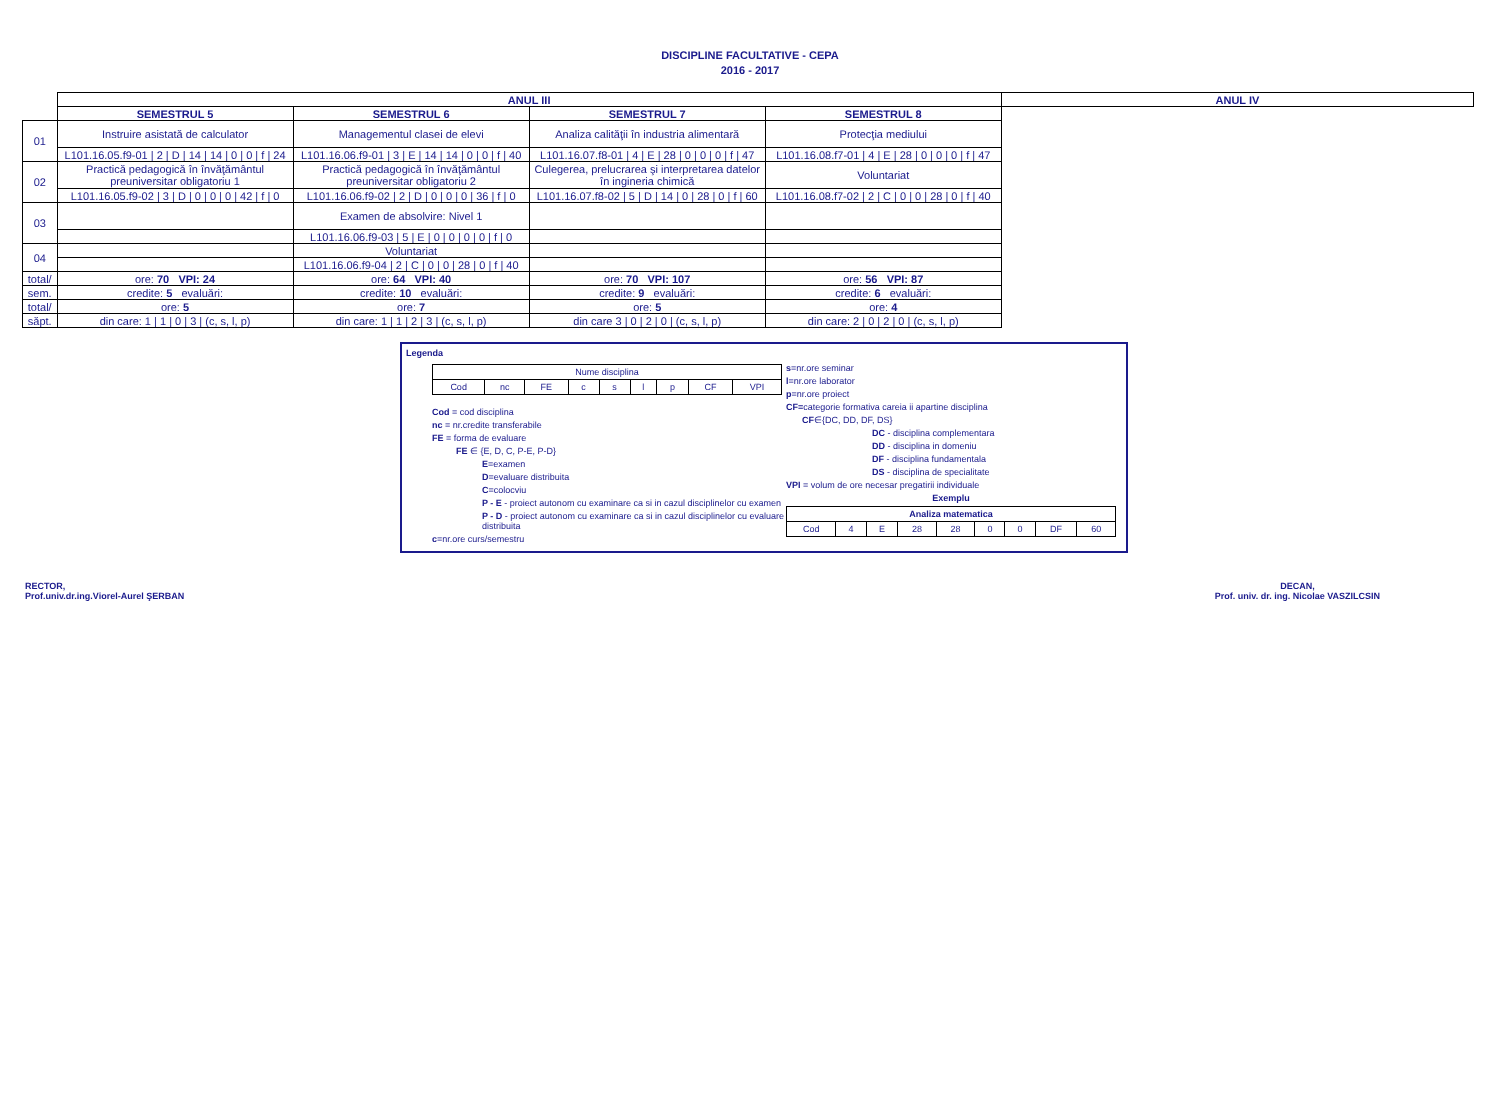DISCIPLINE FACULTATIVE - CEPA
2016 - 2017
| | ANUL III | | | | ANUL IV |
| | SEMESTRUL 5 | SEMESTRUL 6 | SEMESTRUL 7 | SEMESTRUL 8 | |
| 01 | Instruire asistată de calculator | Managementul clasei de elevi | Analiza calităţii în industria alimentară | Protecţia mediului | |
| | L101.16.05.f9-01 / 2 / D / 14 / 14 / 0 / 0 / f / 24 | L101.16.06.f9-01 / 3 / E / 14 / 14 / 0 / 0 / f / 40 | L101.16.07.f8-01 / 4 / E / 28 / 0 / 0 / 0 / f / 47 | L101.16.08.f7-01 / 4 / E / 28 / 0 / 0 / 0 / f / 47 | |
| 02 | Practică pedagogică în învăţământul preuniversitar obligatoriu 1 | Practică pedagogică în învăţământul preuniversitar obligatoriu 2 | Culegerea, prelucrarea şi interpretarea datelor în ingineria chimică | Voluntariat | |
| | L101.16.05.f9-02 / 3 / D / 0 / 0 / 0 / 42 / f / 0 | L101.16.06.f9-02 / 2 / D / 0 / 0 / 0 / 36 / f / 0 | L101.16.07.f8-02 / 5 / D / 14 / 0 / 28 / 0 / f / 60 | L101.16.08.f7-02 / 2 / C / 0 / 0 / 28 / 0 / f / 40 | |
| 03 | | Examen de absolvire: Nivel 1 | | | |
| | | L101.16.06.f9-03 / 5 / E / 0 / 0 / 0 / 0 / f / 0 | | | |
| 04 | | Voluntariat | | | |
| | | L101.16.06.f9-04 / 2 / C / 0 / 0 / 28 / 0 / f / 40 | | | |
| total/ | ore: 70 VPI: 24 | ore: 64 VPI: 40 | ore: 70 VPI: 107 | ore: 56 VPI: 87 | |
| sem. | credite: 5 evaluări: | credite: 10 evaluări: | credite: 9 evaluări: | credite: 6 evaluări: | |
| total/ | ore: 5 | ore: 7 | ore: 5 | ore: 4 | |
| săpt. | din care: 1 / 1 / 0 / 3 / (c, s, l, p) | din care: 1 / 1 / 2 / 3 / (c, s, l, p) | din care 3 / 0 / 2 / 0 / (c, s, l, p) | din care: 2 / 0 / 2 / 0 / (c, s, l, p) | |
Legenda
| Nume disciplina | | | | | | | | |
| Cod | nc | FE | c | s | l | p | CF | VPI |
Cod = cod disciplina
nc = nr.credite transferabile
FE = forma de evaluare
FE ∈ {E, D, C, P-E, P-D}
E=examen
D=evaluare distribuita
C=colocviu
P - E - proiect autonom cu examinare ca si in cazul disciplinelor cu examen
P - D - proiect autonom cu examinare ca si in cazul disciplinelor cu evaluare distribuita
c=nr.ore curs/semestru
s=nr.ore seminar
l=nr.ore laborator
p=nr.ore proiect
CF=categorie formativa careia ii apartine disciplina
CF∈{DC, DD, DF, DS}
DC - disciplina complementara
DD - disciplina in domeniu
DF - disciplina fundamentala
DS - disciplina de specialitate
VPI = volum de ore necesar pregatirii individuale
Exemplu
| Analiza matematica | | | | | | | | |
| Cod | 4 | E | 28 | 28 | 0 | 0 | DF | 60 |
RECTOR,
Prof.univ.dr.ing.Viorel-Aurel ŞERBAN
DECAN,
Prof. univ. dr. ing. Nicolae VASZILCSIN